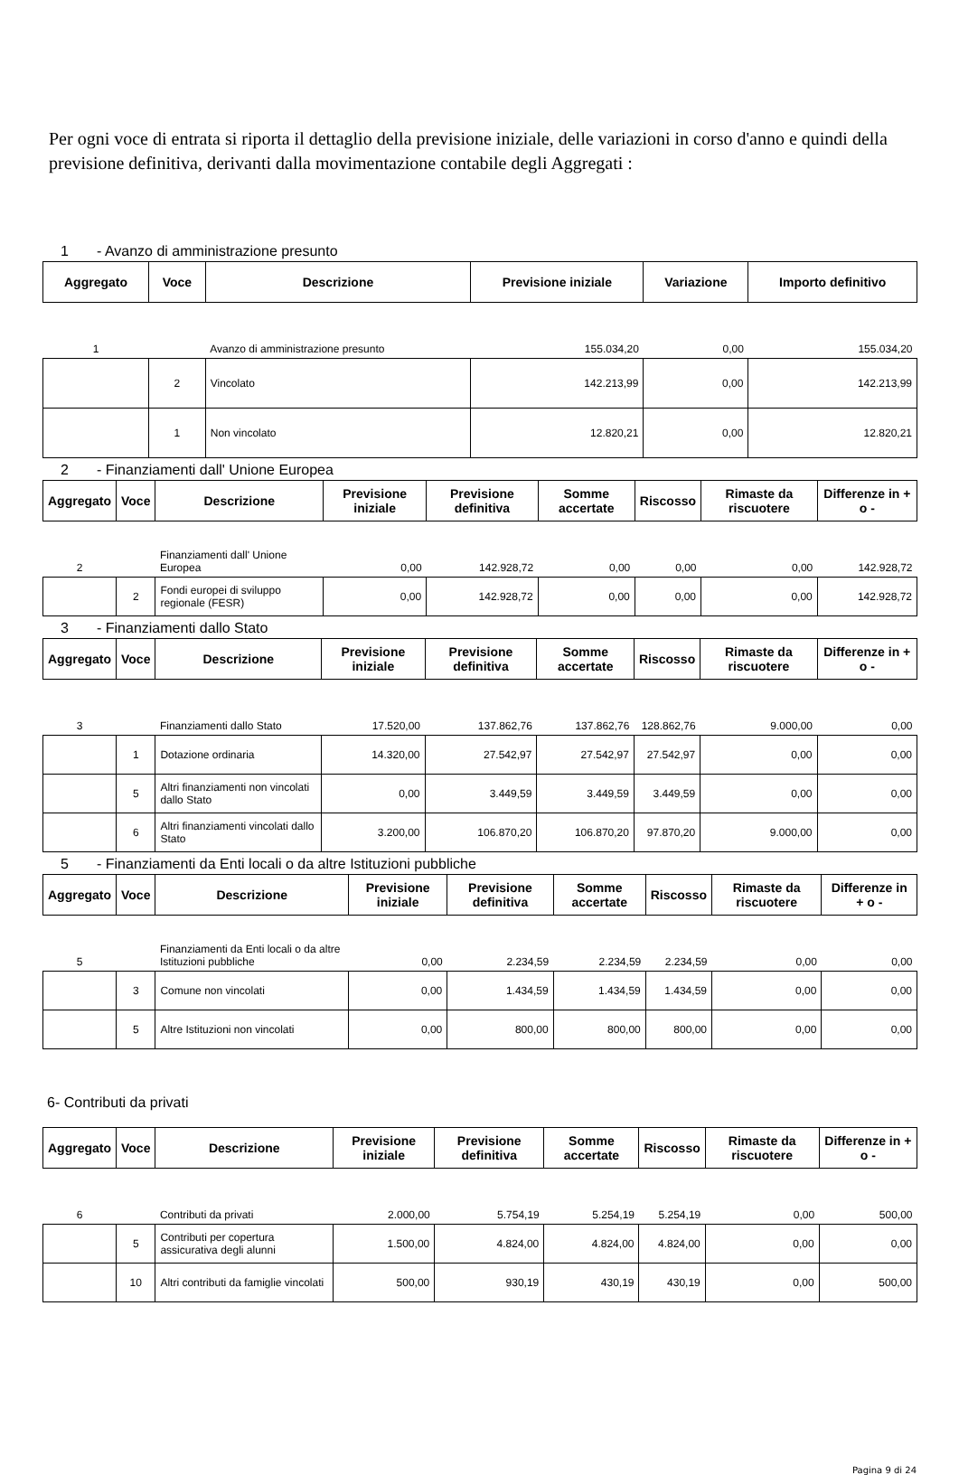Per ogni voce di entrata si riporta il dettaglio della previsione iniziale, delle variazioni in corso d'anno e quindi della previsione definitiva, derivanti dalla movimentazione contabile degli Aggregati :
1 - Avanzo di amministrazione presunto
| Aggregato | Voce | Descrizione | Previsione iniziale | Variazione | Importo definitivo |
| --- | --- | --- | --- | --- | --- |
| 1 | | Avanzo di amministrazione presunto | 155.034,20 | 0,00 | 155.034,20 |
| | 2 | Vincolato | 142.213,99 | 0,00 | 142.213,99 |
| | 1 | Non vincolato | 12.820,21 | 0,00 | 12.820,21 |
2 - Finanziamenti dall' Unione Europea
| Aggregato | Voce | Descrizione | Previsione iniziale | Previsione definitiva | Somme accertate | Riscosso | Rimaste da riscuotere | Differenze in + o - |
| --- | --- | --- | --- | --- | --- | --- | --- | --- |
| 2 | | Finanziamenti dall' Unione Europea | 0,00 | 142.928,72 | 0,00 | 0,00 | 0,00 | 142.928,72 |
| | 2 | Fondi europei di sviluppo regionale (FESR) | 0,00 | 142.928,72 | 0,00 | 0,00 | 0,00 | 142.928,72 |
3 - Finanziamenti dallo Stato
| Aggregato | Voce | Descrizione | Previsione iniziale | Previsione definitiva | Somme accertate | Riscosso | Rimaste da riscuotere | Differenze in + o - |
| --- | --- | --- | --- | --- | --- | --- | --- | --- |
| 3 | | Finanziamenti dallo Stato | 17.520,00 | 137.862,76 | 137.862,76 | 128.862,76 | 9.000,00 | 0,00 |
| | 1 | Dotazione ordinaria | 14.320,00 | 27.542,97 | 27.542,97 | 27.542,97 | 0,00 | 0,00 |
| | 5 | Altri finanziamenti non vincolati dallo Stato | 0,00 | 3.449,59 | 3.449,59 | 3.449,59 | 0,00 | 0,00 |
| | 6 | Altri finanziamenti vincolati dallo Stato | 3.200,00 | 106.870,20 | 106.870,20 | 97.870,20 | 9.000,00 | 0,00 |
5 - Finanziamenti da Enti locali o da altre Istituzioni pubbliche
| Aggregato | Voce | Descrizione | Previsione iniziale | Previsione definitiva | Somme accertate | Riscosso | Rimaste da riscuotere | Differenze in + o - |
| --- | --- | --- | --- | --- | --- | --- | --- | --- |
| 5 | | Finanziamenti da Enti locali o da altre Istituzioni pubbliche | 0,00 | 2.234,59 | 2.234,59 | 2.234,59 | 0,00 | 0,00 |
| | 3 | Comune non vincolati | 0,00 | 1.434,59 | 1.434,59 | 1.434,59 | 0,00 | 0,00 |
| | 5 | Altre Istituzioni non vincolati | 0,00 | 800,00 | 800,00 | 800,00 | 0,00 | 0,00 |
6- Contributi da privati
| Aggregato | Voce | Descrizione | Previsione iniziale | Previsione definitiva | Somme accertate | Riscosso | Rimaste da riscuotere | Differenze in + o - |
| --- | --- | --- | --- | --- | --- | --- | --- | --- |
| 6 | | Contributi da privati | 2.000,00 | 5.754,19 | 5.254,19 | 5.254,19 | 0,00 | 500,00 |
| | 5 | Contributi per copertura assicurativa degli alunni | 1.500,00 | 4.824,00 | 4.824,00 | 4.824,00 | 0,00 | 0,00 |
| | 10 | Altri contributi da famiglie vincolati | 500,00 | 930,19 | 430,19 | 430,19 | 0,00 | 500,00 |
Pagina 9 di 24